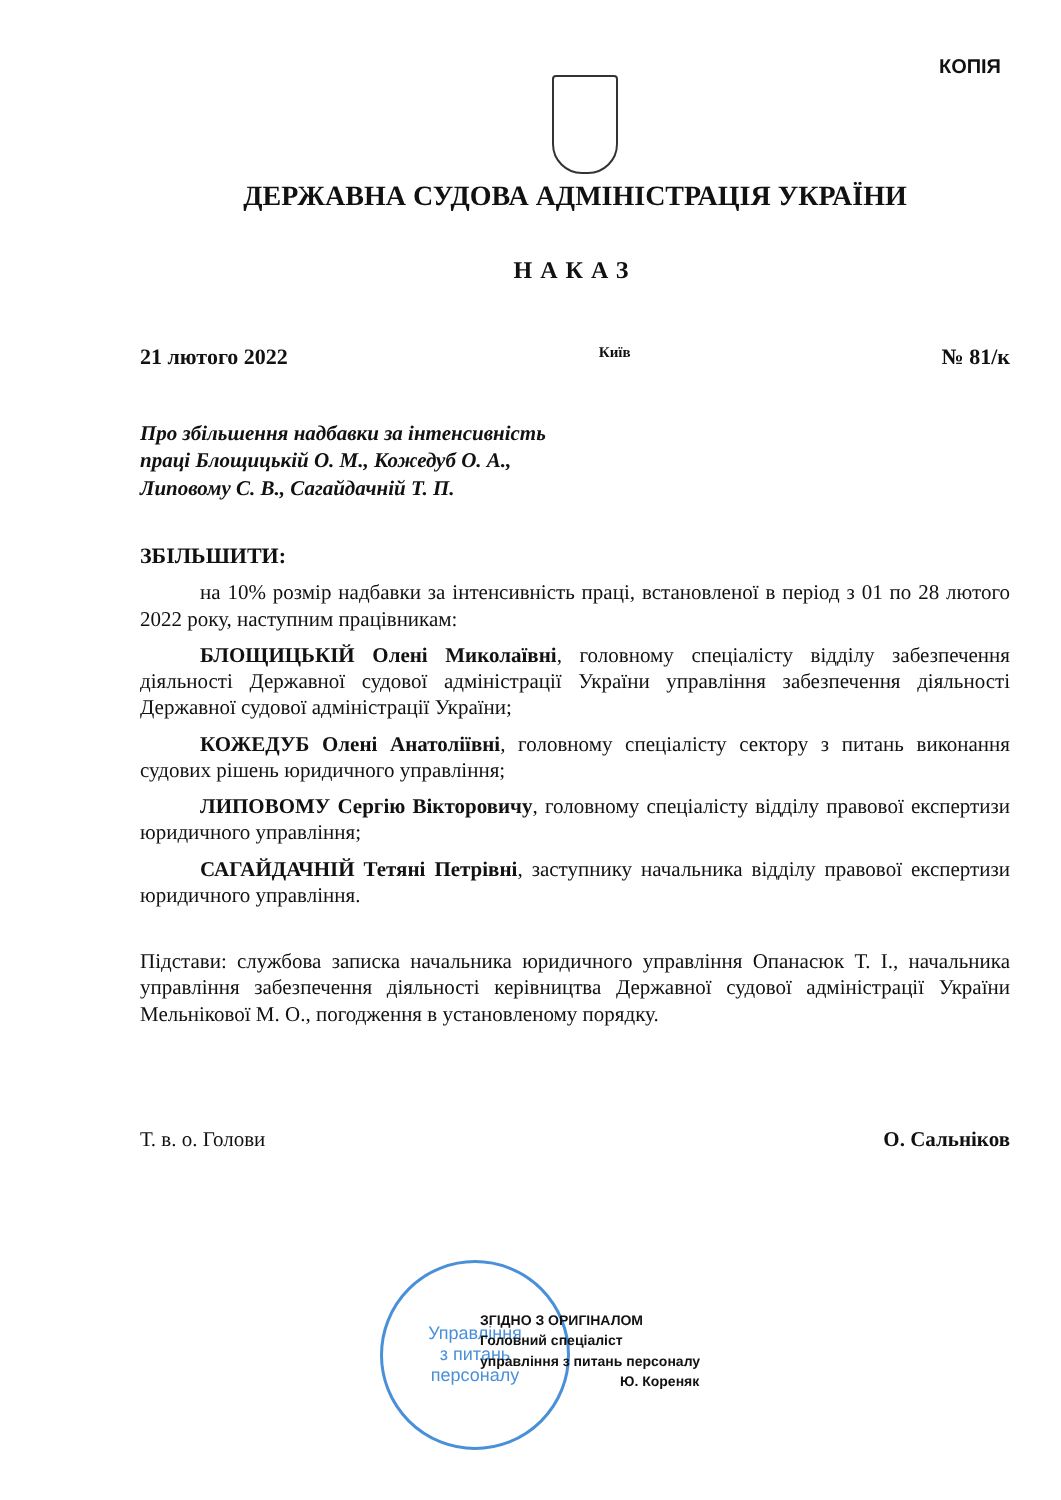КОПІЯ
ДЕРЖАВНА СУДОВА АДМІНІСТРАЦІЯ УКРАЇНИ
НАКАЗ
21 лютого 2022 Київ № 81/к
Про збільшення надбавки за інтенсивність
праці Блощицькій О. М., Кожедуб О. А.,
Липовому С. В., Сагайдачній Т. П.
ЗБІЛЬШИТИ:
на 10% розмір надбавки за інтенсивність праці, встановленої в період з 01 по 28 лютого 2022 року, наступним працівникам:
БЛОЩИЦЬКІЙ Олені Миколаївні, головному спеціалісту відділу забезпечення діяльності Державної судової адміністрації України управління забезпечення діяльності Державної судової адміністрації України;
КОЖЕДУБ Олені Анатоліївні, головному спеціалісту сектору з питань виконання судових рішень юридичного управління;
ЛИПОВОМУ Сергію Вікторовичу, головному спеціалісту відділу правової експертизи юридичного управління;
САГАЙДАЧНІЙ Тетяні Петрівні, заступнику начальника відділу правової експертизи юридичного управління.
Підстави: службова записка начальника юридичного управління Опанасюк Т. І., начальника управління забезпечення діяльності керівництва Державної судової адміністрації України Мельнікової М. О., погодження в установленому порядку.
Т. в. о. Голови О. Сальніков
Управління
з питань
персоналу
ЗГІДНО З ОРИГІНАЛОМ
Головний спеціаліст
управління з питань персоналу
Ю. Кореняк